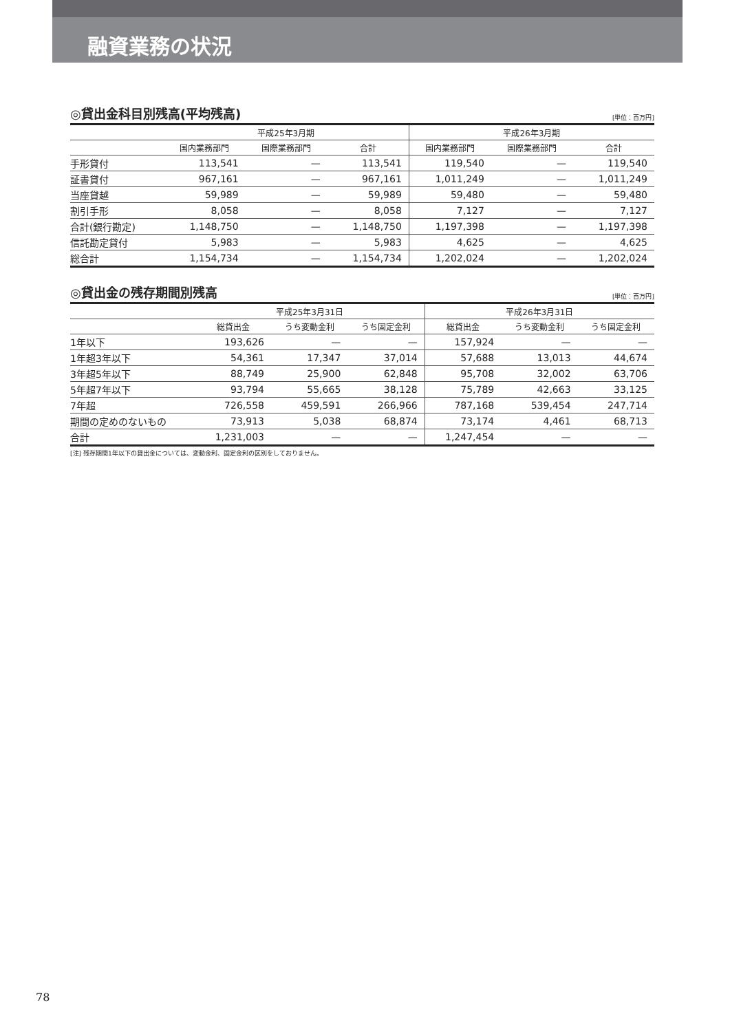融資業務の状況
◎貸出金科目別残高(平均残高)
[単位：百万円]
| | 平成25年3月期 | | | 平成26年3月期 | | |
| --- | --- | --- | --- | --- | --- | --- |
| | 国内業務部門 | 国際業務部門 | 合計 | 国内業務部門 | 国際業務部門 | 合計 |
| 手形貸付 | 113,541 | — | 113,541 | 119,540 | — | 119,540 |
| 証書貸付 | 967,161 | — | 967,161 | 1,011,249 | — | 1,011,249 |
| 当座貸越 | 59,989 | — | 59,989 | 59,480 | — | 59,480 |
| 割引手形 | 8,058 | — | 8,058 | 7,127 | — | 7,127 |
| 合計(銀行勘定) | 1,148,750 | — | 1,148,750 | 1,197,398 | — | 1,197,398 |
| 信託勘定貸付 | 5,983 | — | 5,983 | 4,625 | — | 4,625 |
| 総合計 | 1,154,734 | — | 1,154,734 | 1,202,024 | — | 1,202,024 |
◎貸出金の残存期間別残高
[単位：百万円]
| | 平成25年3月31日 | | | 平成26年3月31日 | | |
| --- | --- | --- | --- | --- | --- | --- |
| | 総貸出金 | うち変動金利 | うち固定金利 | 総貸出金 | うち変動金利 | うち固定金利 |
| 1年以下 | 193,626 | — | — | 157,924 | — | — |
| 1年超3年以下 | 54,361 | 17,347 | 37,014 | 57,688 | 13,013 | 44,674 |
| 3年超5年以下 | 88,749 | 25,900 | 62,848 | 95,708 | 32,002 | 63,706 |
| 5年超7年以下 | 93,794 | 55,665 | 38,128 | 75,789 | 42,663 | 33,125 |
| 7年超 | 726,558 | 459,591 | 266,966 | 787,168 | 539,454 | 247,714 |
| 期間の定めのないもの | 73,913 | 5,038 | 68,874 | 73,174 | 4,461 | 68,713 |
| 合計 | 1,231,003 | — | — | 1,247,454 | — | — |
[注] 残存期間1年以下の貸出金については、変動金利、固定金利の区別をしておりません。
78